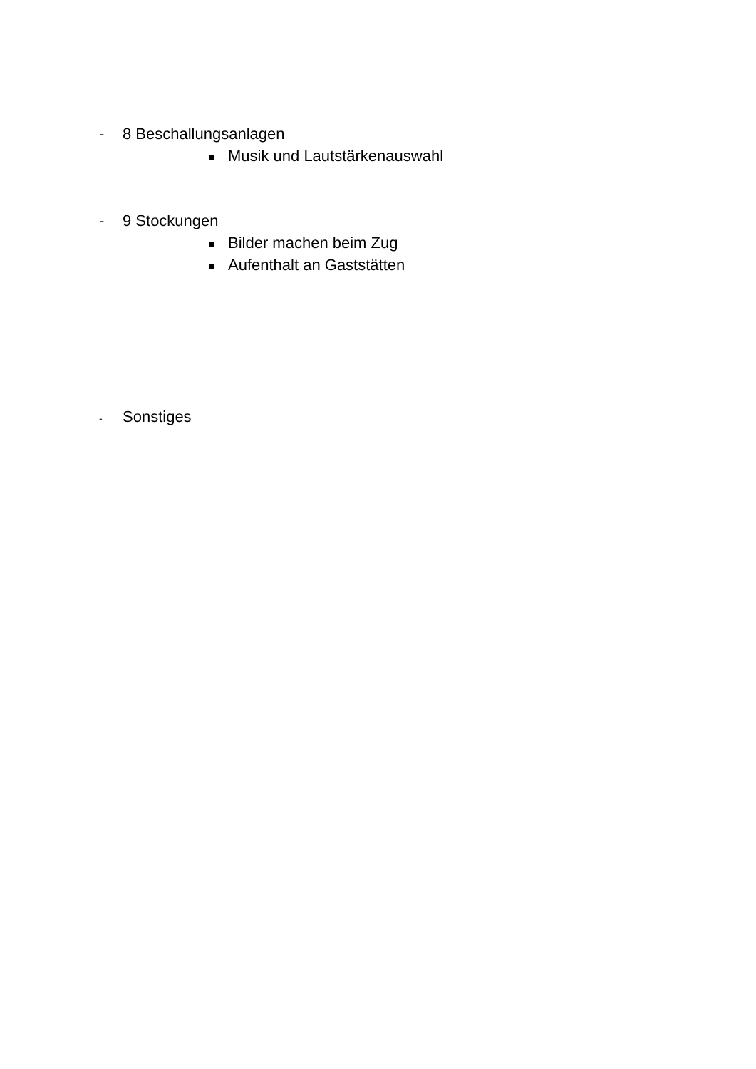- 8 Beschallungsanlagen
Musik und Lautstärkenauswahl
- 9 Stockungen
Bilder machen beim Zug
Aufenthalt an Gaststätten
- Sonstiges